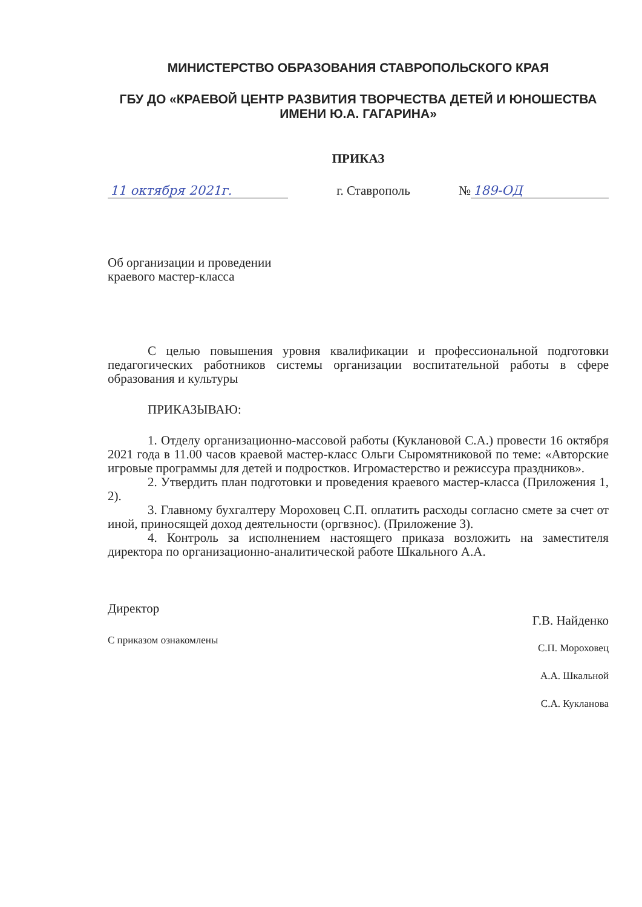МИНИСТЕРСТВО ОБРАЗОВАНИЯ СТАВРОПОЛЬСКОГО КРАЯ
ГБУ ДО «КРАЕВОЙ ЦЕНТР РАЗВИТИЯ ТВОРЧЕСТВА ДЕТЕЙ И ЮНОШЕСТВА ИМЕНИ Ю.А. ГАГАРИНА»
ПРИКАЗ
11 октября 2021г. г. Ставрополь № 189-ОД
Об организации и проведении
краевого мастер-класса
С целью повышения уровня квалификации и профессиональной подготовки педагогических работников системы организации воспитательной работы в сфере образования и культуры
ПРИКАЗЫВАЮ:
1. Отделу организационно-массовой работы (Кукл­ановой С.А.) провести 16 октября 2021 года в 11.00 часов краевой мастер-класс Ольги Сыромятниковой по теме: «Авторские игровые программы для детей и подростков. Игромастерство и режиссура праздников».
2. Утвердить план подготовки и проведения краевого мастер-класса (Приложения 1, 2).
3. Главному бухгалтеру Мороховец С.П. оплатить расходы согласно смете за счет от иной, приносящей доход деятельности (оргвзнос). (Приложение 3).
4. Контроль за исполнением настоящего приказа возложить на заместителя директора по организационно-аналитической работе Шкального А.А.
Директор Г.В. Найденко
С приказом ознакомлены
С.П. Мороховец
А.А. Шкальной
С.А. Кукланова